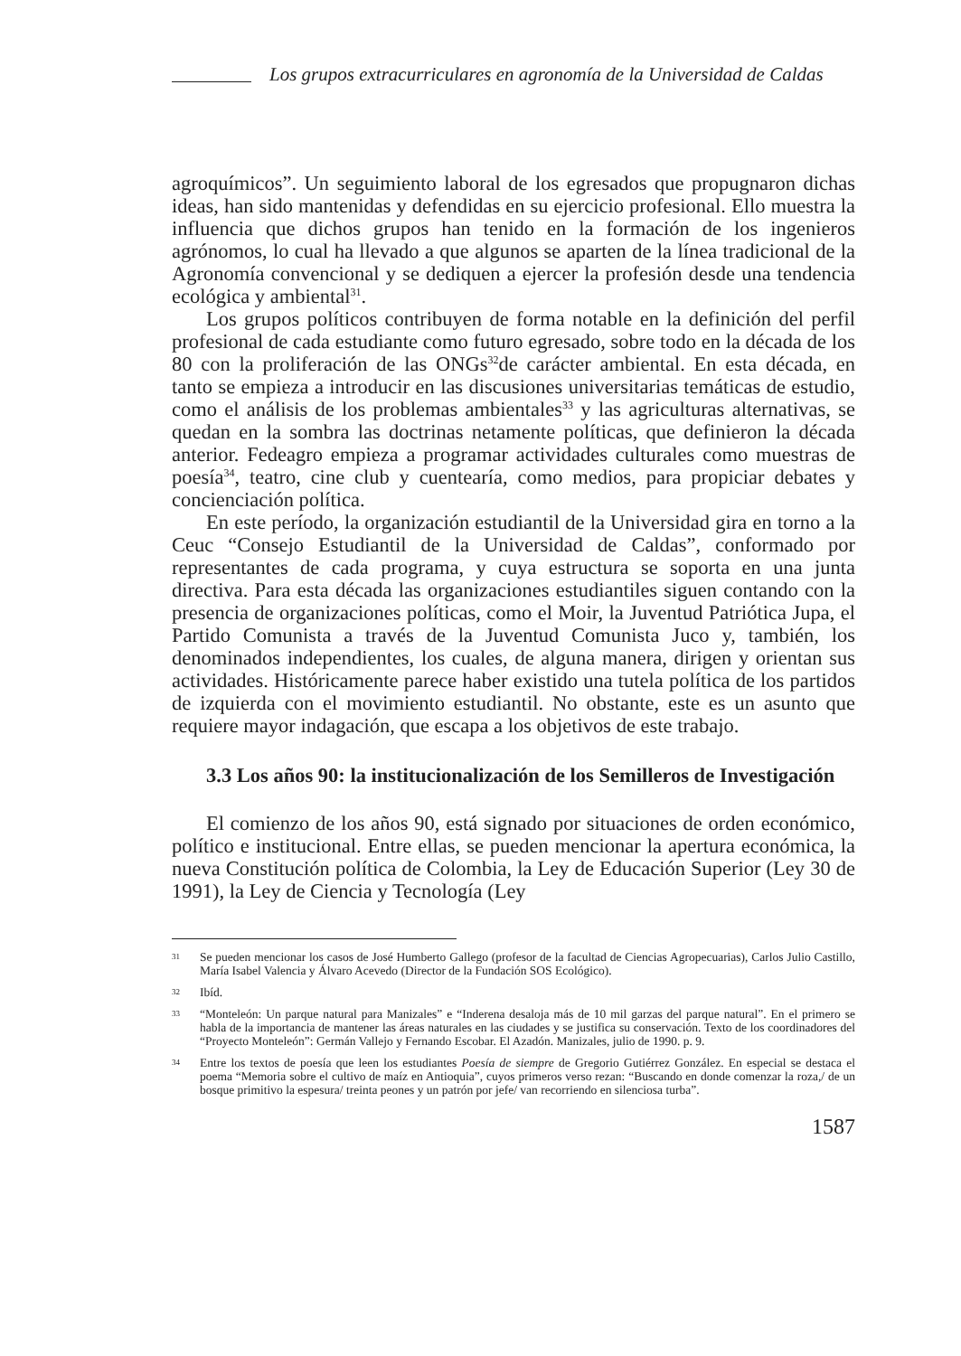Los grupos extracurriculares en agronomía de la Universidad de Caldas
agroquímicos”. Un seguimiento laboral de los egresados que propugnaron dichas ideas, han sido mantenidas y defendidas en su ejercicio profesional. Ello muestra la influencia que dichos grupos han tenido en la formación de los ingenieros agrónomos, lo cual ha llevado a que algunos se aparten de la línea tradicional de la Agronomía convencional y se dediquen a ejercer la profesión desde una tendencia ecológica y ambiental<sup>31</sup>.
Los grupos políticos contribuyen de forma notable en la definición del perfil profesional de cada estudiante como futuro egresado, sobre todo en la década de los 80 con la proliferación de las ONGs<sup>32</sup>de carácter ambiental. En esta década, en tanto se empieza a introducir en las discusiones universitarias temáticas de estudio, como el análisis de los problemas ambientales<sup>33</sup> y las agriculturas alternativas, se quedan en la sombra las doctrinas netamente políticas, que definieron la década anterior. Fedeagro empieza a programar actividades culturales como muestras de poesía<sup>34</sup>, teatro, cine club y cuentearía, como medios, para propiciar debates y concienciación política.
En este período, la organización estudiantil de la Universidad gira en torno a la Ceuc “Consejo Estudiantil de la Universidad de Caldas”, conformado por representantes de cada programa, y cuya estructura se soporta en una junta directiva. Para esta década las organizaciones estudiantiles siguen contando con la presencia de organizaciones políticas, como el Moir, la Juventud Patriótica Jupa, el Partido Comunista a través de la Juventud Comunista Juco y, también, los denominados independientes, los cuales, de alguna manera, dirigen y orientan sus actividades. Históricamente parece haber existido una tutela política de los partidos de izquierda con el movimiento estudiantil. No obstante, este es un asunto que requiere mayor indagación, que escapa a los objetivos de este trabajo.
3.3 Los años 90: la institucionalización de los Semilleros de Investigación
El comienzo de los años 90, está signado por situaciones de orden económico, político e institucional. Entre ellas, se pueden mencionar la apertura económica, la nueva Constitución política de Colombia, la Ley de Educación Superior (Ley 30 de 1991), la Ley de Ciencia y Tecnología (Ley
31 Se pueden mencionar los casos de José Humberto Gallego (profesor de la facultad de Ciencias Agropecuarias), Carlos Julio Castillo, María Isabel Valencia y Álvaro Acevedo (Director de la Fundación SOS Ecológico).
32 Ibíd.
33 “Monteleón: Un parque natural para Manizales” e “Inderena desaloja más de 10 mil garzas del parque natural”. En el primero se habla de la importancia de mantener las áreas naturales en las ciudades y se justifica su conservación. Texto de los coordinadores del “Proyecto Monteleón”: Germán Vallejo y Fernando Escobar. El Azadón. Manizales, julio de 1990. p. 9.
34 Entre los textos de poesía que leen los estudiantes Poesía de siempre de Gregorio Gutiérrez González. En especial se destaca el poema “Memoria sobre el cultivo de maíz en Antioquia”, cuyos primeros verso rezan: “Buscando en donde comenzar la roza,/ de un bosque primitivo la espesura/ treinta peones y un patrón por jefe/ van recorriendo en silenciosa turba”.
1587